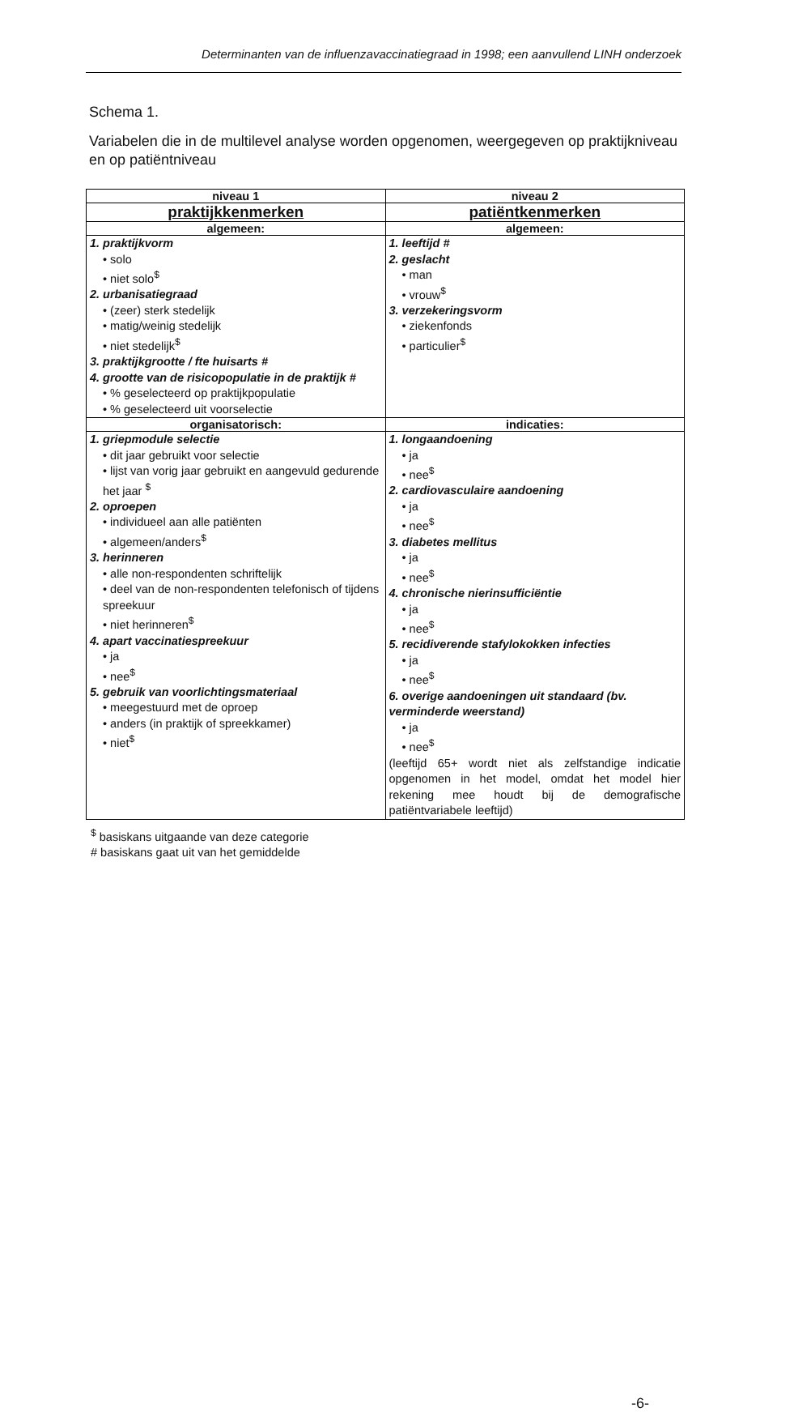Determinanten van de influenzavaccinatiegraad in 1998; een aanvullend LINH onderzoek
Schema 1.
Variabelen die in de multilevel analyse worden opgenomen, weergegeven op praktijkniveau en op patiëntniveau
| niveau 1 | niveau 2 |
| --- | --- |
| praktijkkenmerken | patiëntkenmerken |
| algemeen: | algemeen: |
| 1. praktijkvorm • solo • niet solo<sup>$</sup> 2. urbanisatiegraad • (zeer) sterk stedelijk • matig/weinig stedelijk • niet stedelijk<sup>$</sup> 3. praktijkgrootte / fte huisarts # 4. grootte van de risicopopulatie in de praktijk # • % geselecteerd op praktijkpopulatie • % geselecteerd uit voorselectie | 1. leeftijd # 2. geslacht • man • vrouw<sup>$</sup> 3. verzekeringsvorm • ziekenfonds • particulier<sup>$</sup> |
| organisatorisch: | indicaties: |
| 1. griepmodule selectie • dit jaar gebruikt voor selectie • lijst van vorig jaar gebruikt en aangevuld gedurende het jaar <sup>$</sup> 2. oproepen • individueel aan alle patiënten • algemeen/anders<sup>$</sup> 3. herinneren • alle non-respondenten schriftelijk • deel van de non-respondenten telefonisch of tijdens spreekuur • niet herinneren<sup>$</sup> 4. apart vaccinatiespreekuur • ja • nee<sup>$</sup> 5. gebruik van voorlichtingsmateriaal • meegestuurd met de oproep • anders (in praktijk of spreekkamer) • niet<sup>$</sup> | 1. longaandoening • ja • nee<sup>$</sup> 2. cardiovasculaire aandoening • ja • nee<sup>$</sup> 3. diabetes mellitus • ja • nee<sup>$</sup> 4. chronische nierinsufficiëntie • ja • nee<sup>$</sup> 5. recidiverende stafylokokken infecties • ja • nee<sup>$</sup> 6. overige aandoeningen uit standaard (bv. verminderde weerstand) • ja • nee<sup>$</sup> (leeftijd 65+ wordt niet als zelfstandige indicatie opgenomen in het model, omdat het model hier rekening mee houdt bij de demografische patiëntvariabele leeftijd) |
<sup>$</sup> basiskans uitgaande van deze categorie
# basiskans gaat uit van het gemiddelde
-6-